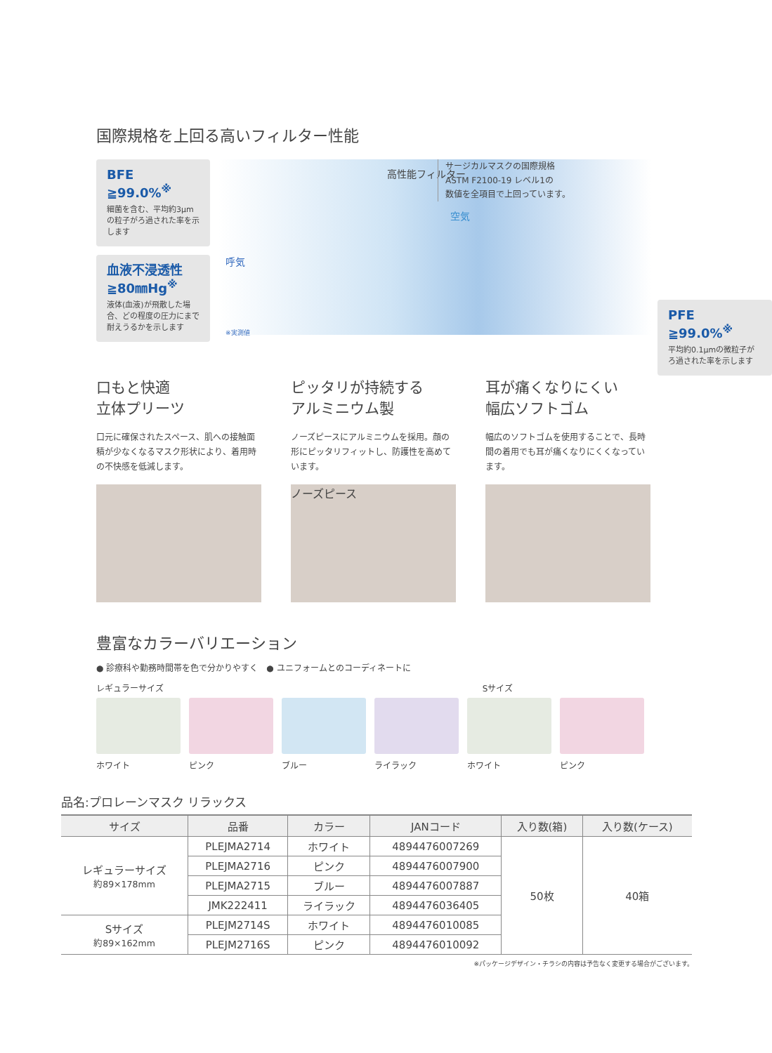国際規格を上回る高いフィルター性能
BFE
≧99.0%<sup>※</sup>
細菌を含む、平均約3μmの粒子がろ過された率を示します
血液不浸透性
≧80㎜Hg<sup>※</sup>
液体(血液)が飛散した場合、どの程度の圧力にまで耐えうるかを示します
高性能フィルター
サージカルマスクの国際規格
ASTM F2100-19 レベル1の
数値を全項目で上回っています。
空気
呼気
※実測値
PFE
≧99.0%<sup>※</sup>
平均約0.1μmの微粒子がろ過された率を示します
口もと快適
立体プリーツ
口元に確保されたスペース、肌への接触面積が少なくなるマスク形状により、着用時の不快感を低減します。
ピッタリが持続する
アルミニウム製
ノーズピースにアルミニウムを採用。顔の形にピッタリフィットし、防護性を高めています。
ノーズピース
耳が痛くなりにくい
幅広ソフトゴム
幅広のソフトゴムを使用することで、長時間の着用でも耳が痛くなりにくくなっています。
豊富なカラーバリエーション
● 診療科や勤務時間帯を色で分かりやすく　● ユニフォームとのコーディネートに
レギュラーサイズ Sサイズ
ホワイト ピンク ブルー ライラック ホワイト ピンク
品名:プロレーンマスク リラックス
| サイズ | 品番 | カラー | JANコード | 入り数(箱) | 入り数(ケース) |
| --- | --- | --- | --- | --- | --- |
| レギュラーサイズ 約89×178mm | PLEJMA2714 | ホワイト | 4894476007269 | 50枚 | 40箱 |
| | PLEJMA2716 | ピンク | 4894476007900 | | |
| | PLEJMA2715 | ブルー | 4894476007887 | | |
| | JMK222411 | ライラック | 4894476036405 | | |
| Sサイズ 約89×162mm | PLEJM2714S | ホワイト | 4894476010085 | | |
| | PLEJM2716S | ピンク | 4894476010092 | | |
※パッケージデザイン・チラシの内容は予告なく変更する場合がございます。